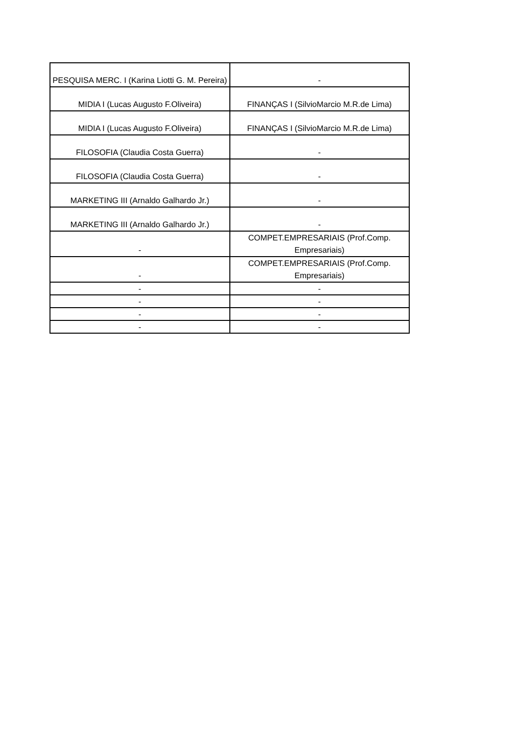| PESQUISA MERC. I (Karina Liotti G. M. Pereira) | - |
| MIDIA I (Lucas Augusto F.Oliveira) | FINANÇAS I (SilvioMarcio M.R.de Lima) |
| MIDIA I (Lucas Augusto F.Oliveira) | FINANÇAS I (SilvioMarcio M.R.de Lima) |
| FILOSOFIA (Claudia Costa Guerra) | - |
| FILOSOFIA (Claudia Costa Guerra) | - |
| MARKETING III (Arnaldo Galhardo Jr.) | - |
| MARKETING III (Arnaldo Galhardo Jr.) | - |
| - | COMPET.EMPRESARIAIS (Prof.Comp. Empresariais) |
| - | COMPET.EMPRESARIAIS (Prof.Comp. Empresariais) |
| - | - |
| - | - |
| - | - |
| - | - |